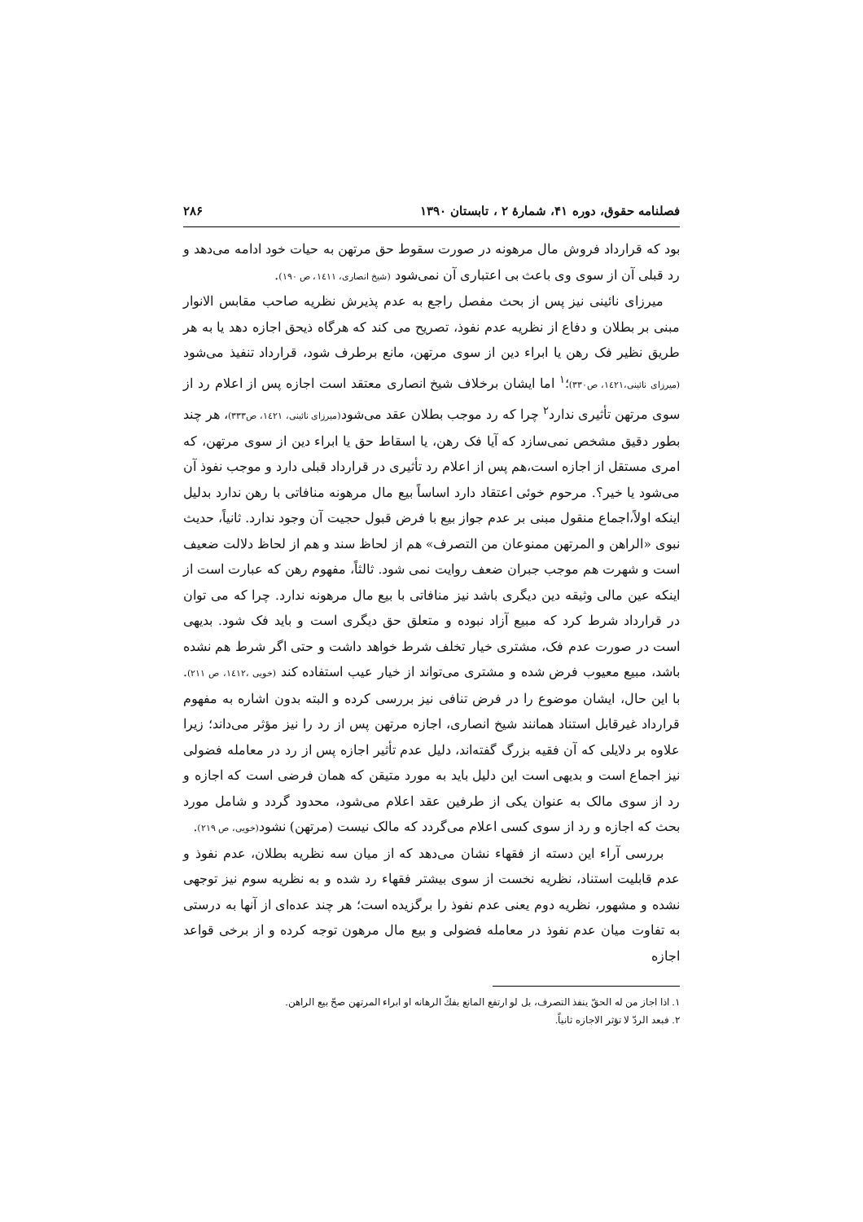فصلنامه حقوق، دوره ۴۱، شمارهٔ ۲ ، تابستان ۱۳۹۰ ۲۸۶
بود که قرارداد فروش مال مرهونه در صورت سقوط حق مرتهن به حیات خود ادامه می‌دهد و رد قبلی آن از سوی وی باعث بی اعتباری آن نمی‌شود (شیخ انصاری، ١٤١١، ص ١٩٠).
میرزای نائینی نیز پس از بحث مفصل راجع به عدم پذیرش نظریه صاحب مقابس الانوار مبنی بر بطلان و دفاع از نظریه عدم نفوذ، تصریح می کند که هرگاه ذیحق اجازه دهد یا به هر طریق نظیر فک رهن یا ابراء دین از سوی مرتهن، مانع برطرف شود، قرارداد تنفیذ می‌شود (میرزای نائینی،١٤٢١، ص٣٣٠)؛<sup>١</sup> اما ایشان برخلاف شیخ انصاری معتقد است اجازه پس از اعلام رد از سوی مرتهن تأثیری ندارد<sup>٢</sup> چرا که رد موجب بطلان عقد می‌شود(میرزای نائینی، ١٤٢١، ص٣٣٣)، هر چند بطور دقیق مشخص نمی‌سازد که آیا فک رهن، یا اسقاط حق یا ابراء دین از سوی مرتهن، که امری مستقل از اجازه است،هم پس از اعلام رد تأثیری در قرارداد قبلی دارد و موجب نفوذ آن می‌شود یا خیر؟. مرحوم خوئی اعتقاد دارد اساساً بیع مال مرهونه منافاتی با رهن ندارد بدلیل اینکه اولاً،اجماع منقول مبنی بر عدم جواز بیع با فرض قبول حجیت آن وجود ندارد. ثانیاً، حدیث نبوی «الراهن و المرتهن ممنوعان من التصرف» هم از لحاظ سند و هم از لحاظ دلالت ضعیف است و شهرت هم موجب جبران ضعف روایت نمی شود. ثالثاً، مفهوم رهن که عبارت است از اینکه عین مالی وثیقه دین دیگری باشد نیز منافاتی با بیع مال مرهونه ندارد. چرا که می توان در قرارداد شرط کرد که مبیع آزاد نبوده و متعلق حق دیگری است و باید فک شود. بدیهی است در صورت عدم فک، مشتری خیار تخلف شرط خواهد داشت و حتی اگر شرط هم نشده باشد، مبیع معیوب فرض شده و مشتری می‌تواند از خیار عیب استفاده کند (خویی ،١٤١٢، ص ٢١١). با این حال، ایشان موضوع را در فرض تنافی نیز بررسی کرده و البته بدون اشاره به مفهوم قرارداد غیرقابل استناد همانند شیخ انصاری، اجازه مرتهن پس از رد را نیز مؤثر می‌داند؛ زیرا علاوه بر دلایلی که آن فقیه بزرگ گفته‌اند، دلیل عدم تأثیر اجازه پس از رد در معامله فضولی نیز اجماع است و بدیهی است این دلیل باید به مورد متیقن که همان فرضی است که اجازه و رد از سوی مالک به عنوان یکی از طرفین عقد اعلام می‌شود، محدود گردد و شامل مورد بحث که اجازه و رد از سوی کسی اعلام می‌گردد که مالک نیست (مرتهن) نشود(خویی، ص ٢١٩).
بررسی آراء این دسته از فقهاء نشان می‌دهد که از میان سه نظریه بطلان، عدم نفوذ و عدم قابلیت استناد، نظریه نخست از سوی بیشتر فقهاء رد شده و به نظریه سوم نیز توجهی نشده و مشهور، نظریه دوم یعنی عدم نفوذ را برگزیده است؛ هر چند عده‌ای از آنها به درستی به تفاوت میان عدم نفوذ در معامله فضولی و بیع مال مرهون توجه کرده و از برخی قواعد اجازه
١. اذا اجاز من له الحقّ ينفذ التصرف، بل لو ارتفع المانع بفكّ الرهانه او ابراء المرتهن صحّ بيع الراهن.
٢. فبعد الردّ لا تؤثر الاجازه ثانياً.